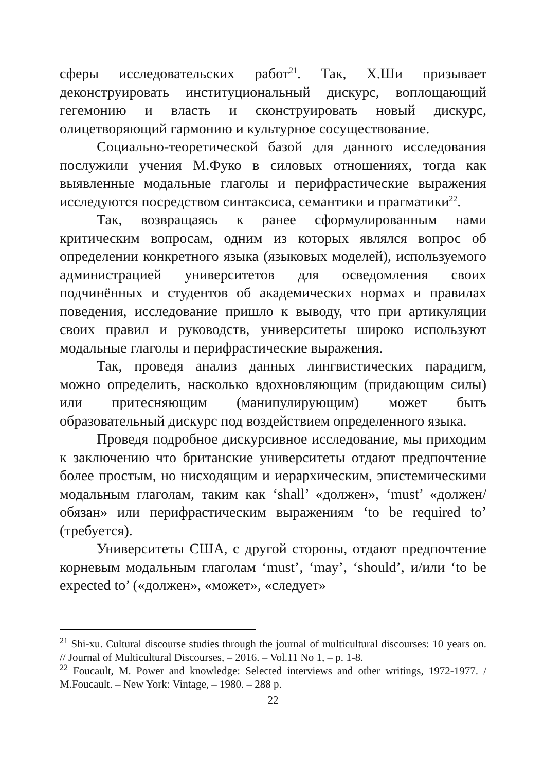сферы исследовательских работ<sup>21</sup>. Так, Х.Ши призывает деконструировать институциональный дискурс, воплощающий гегемонию и власть и сконструировать новый дискурс, олицетворяющий гармонию и культурное сосуществование.
Социально-теоретической базой для данного исследования послужили учения М.Фуко в силовых отношениях, тогда как выявленные модальные глаголы и перифрастические выражения исследуются посредством синтаксиса, семантики и прагматики<sup>22</sup>.
Так, возвращаясь к ранее сформулированным нами критическим вопросам, одним из которых являлся вопрос об определении конкретного языка (языковых моделей), используемого администрацией университетов для осведомления своих подчинённых и студентов об академических нормах и правилах поведения, исследование пришло к выводу, что при артикуляции своих правил и руководств, университеты широко используют модальные глаголы и перифрастические выражения.
Так, проведя анализ данных лингвистических парадигм, можно определить, насколько вдохновляющим (придающим силы) или притесняющим (манипулирующим) может быть образовательный дискурс под воздействием определенного языка.
Проведя подробное дискурсивное исследование, мы приходим к заключению что британские университеты отдают предпочтение более простым, но нисходящим и иерархическим, эпистемическими модальным глаголам, таким как ‘shall’ «должен», ‘must’ «должен/обязан» или перифрастическим выражениям ‘to be required to’ (требуется).
Университеты США, с другой стороны, отдают предпочтение корневым модальным глаголам ‘must’, ‘may’, ‘should’, и/или ‘to be expected to’ («должен», «может», «следует»
<sup>21</sup> Shi-xu. Cultural discourse studies through the journal of multicultural discourses: 10 years on. // Journal of Multicultural Discourses, – 2016. – Vol.11 No 1, – p. 1-8.
<sup>22</sup> Foucault, M. Power and knowledge: Selected interviews and other writings, 1972-1977. / M.Foucault. – New York: Vintage, – 1980. – 288 p.
22